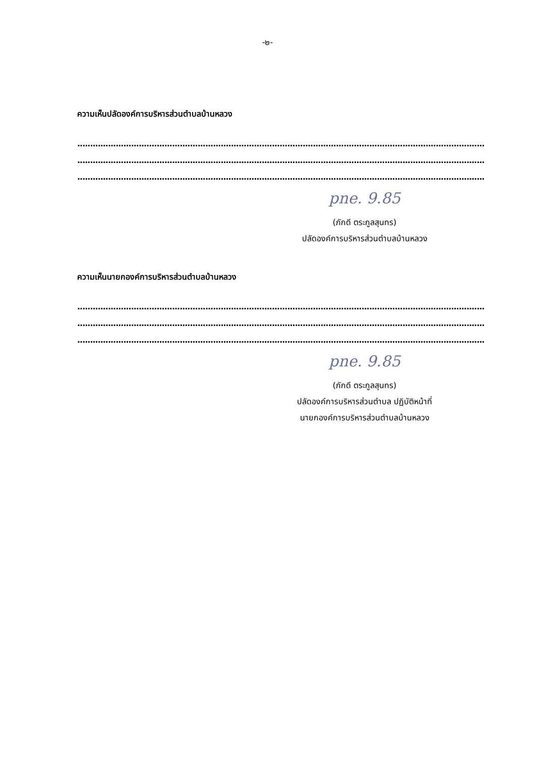-๒-
ความเห็นปลัดองค์การบริหารส่วนตำบลบ้านหลวง
....................................................................................................................................................................................
....................................................................................................................................................................................
................................................................................................................................................................................
pne. 9.85
(ภักดี ตระกูลสุนทร)
ปลัดองค์การบริหารส่วนตำบลบ้านหลวง
ความเห็นนายกองค์การบริหารส่วนตำบลบ้านหลวง
....................................................................................................................................................................................
....................................................................................................................................................................................
....................................................................................................................................................................................
pne. 9.85
(ภักดี ตระกูลสุนทร)
ปลัดองค์การบริหารส่วนตำบล ปฏิบัติหน้าที่
นายกองค์การบริหารส่วนตำบลบ้านหลวง